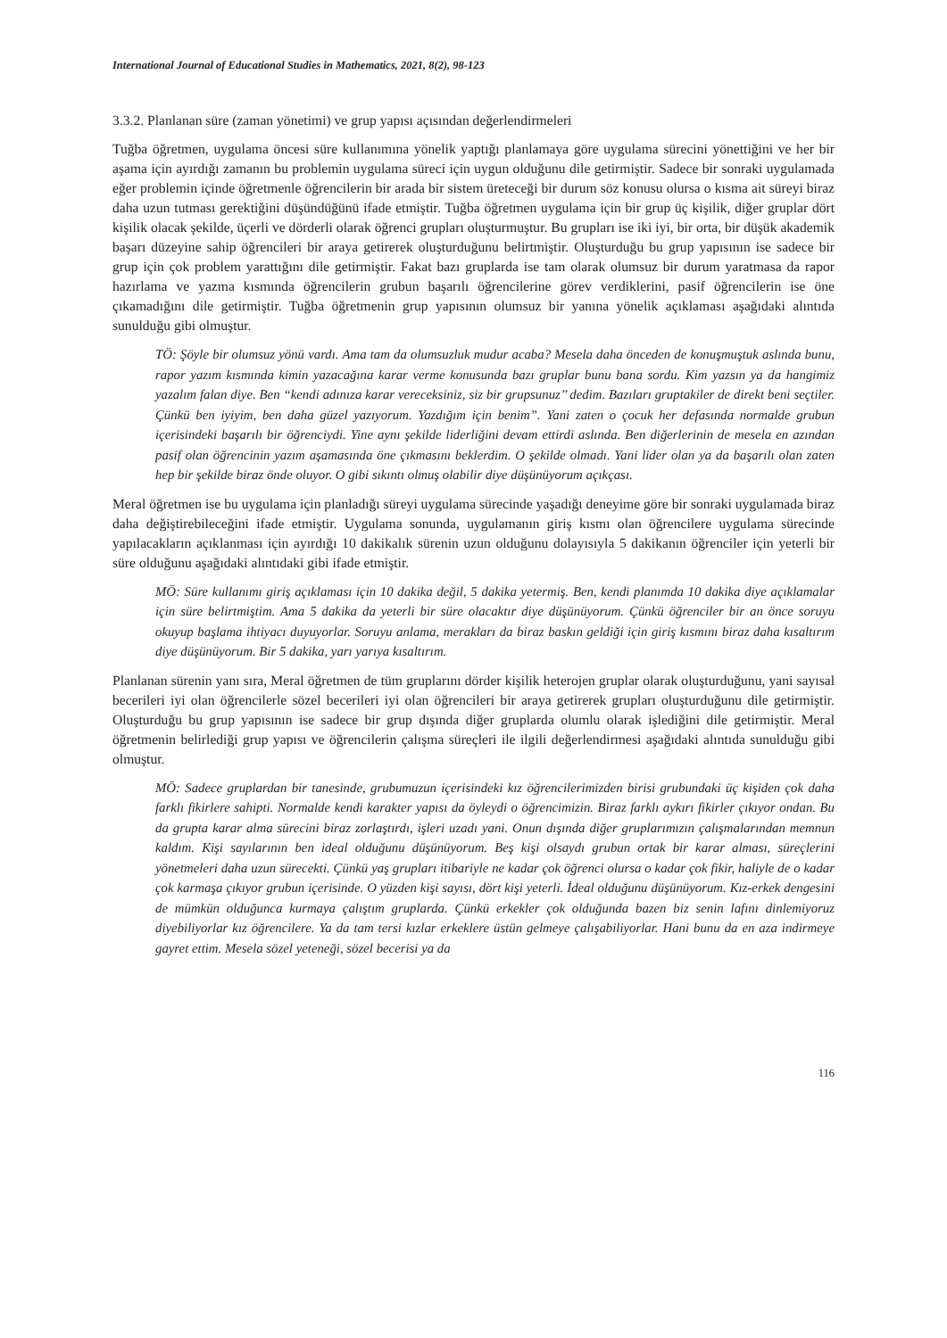International Journal of Educational Studies in Mathematics, 2021, 8(2), 98-123
3.3.2. Planlanan süre (zaman yönetimi) ve grup yapısı açısından değerlendirmeleri
Tuğba öğretmen, uygulama öncesi süre kullanımına yönelik yaptığı planlamaya göre uygulama sürecini yönettiğini ve her bir aşama için ayırdığı zamanın bu problemin uygulama süreci için uygun olduğunu dile getirmiştir. Sadece bir sonraki uygulamada eğer problemin içinde öğretmenle öğrencilerin bir arada bir sistem üreteceği bir durum söz konusu olursa o kısma ait süreyi biraz daha uzun tutması gerektiğini düşündüğünü ifade etmiştir. Tuğba öğretmen uygulama için bir grup üç kişilik, diğer gruplar dört kişilik olacak şekilde, üçerli ve dörderli olarak öğrenci grupları oluşturmuştur. Bu grupları ise iki iyi, bir orta, bir düşük akademik başarı düzeyine sahip öğrencileri bir araya getirerek oluşturduğunu belirtmiştir. Oluşturduğu bu grup yapısının ise sadece bir grup için çok problem yarattığını dile getirmiştir. Fakat bazı gruplarda ise tam olarak olumsuz bir durum yaratmasa da rapor hazırlama ve yazma kısmında öğrencilerin grubun başarılı öğrencilerine görev verdiklerini, pasif öğrencilerin ise öne çıkamadığını dile getirmiştir. Tuğba öğretmenin grup yapısının olumsuz bir yanına yönelik açıklaması aşağıdaki alıntıda sunulduğu gibi olmuştur.
TÖ: Şöyle bir olumsuz yönü vardı. Ama tam da olumsuzluk mudur acaba? Mesela daha önceden de konuşmuştuk aslında bunu, rapor yazım kısmında kimin yazacağına karar verme konusunda bazı gruplar bunu bana sordu. Kim yazsın ya da hangimiz yazalım falan diye. Ben “kendi adınıza karar vereceksiniz, siz bir grupsunuz’’ dedim. Bazıları gruptakiler de direkt beni seçtiler. Çünkü ben iyiyim, ben daha güzel yazıyorum. Yazdığım için benim”. Yani zaten o çocuk her defasında normalde grubun içerisindeki başarılı bir öğrenciydi. Yine aynı şekilde liderliğini devam ettirdi aslında. Ben diğerlerinin de mesela en azından pasif olan öğrencinin yazım aşamasında öne çıkmasını beklerdim. O şekilde olmadı. Yani lider olan ya da başarılı olan zaten hep bir şekilde biraz önde oluyor. O gibi sıkıntı olmuş olabilir diye düşünüyorum açıkçası.
Meral öğretmen ise bu uygulama için planladığı süreyi uygulama sürecinde yaşadığı deneyime göre bir sonraki uygulamada biraz daha değiştirebileceğini ifade etmiştir. Uygulama sonunda, uygulamanın giriş kısmı olan öğrencilere uygulama sürecinde yapılacakların açıklanması için ayırdığı 10 dakikalık sürenin uzun olduğunu dolayısıyla 5 dakikanın öğrenciler için yeterli bir süre olduğunu aşağıdaki alıntıdaki gibi ifade etmiştir.
MÖ: Süre kullanımı giriş açıklaması için 10 dakika değil, 5 dakika yetermiş. Ben, kendi planımda 10 dakika diye açıklamalar için süre belirtmiştim. Ama 5 dakika da yeterli bir süre olacaktır diye düşünüyorum. Çünkü öğrenciler bir an önce soruyu okuyup başlama ihtiyacı duyuyorlar. Soruyu anlama, merakları da biraz baskın geldiği için giriş kısmını biraz daha kısaltırım diye düşünüyorum. Bir 5 dakika, yarı yarıya kısaltırım.
Planlanan sürenin yanı sıra, Meral öğretmen de tüm gruplarını dörder kişilik heterojen gruplar olarak oluşturduğunu, yani sayısal becerileri iyi olan öğrencilerle sözel becerileri iyi olan öğrencileri bir araya getirerek grupları oluşturduğunu dile getirmiştir. Oluşturduğu bu grup yapısının ise sadece bir grup dışında diğer gruplarda olumlu olarak işlediğini dile getirmiştir. Meral öğretmenin belirlediği grup yapısı ve öğrencilerin çalışma süreçleri ile ilgili değerlendirmesi aşağıdaki alıntıda sunulduğu gibi olmuştur.
MÖ: Sadece gruplardan bir tanesinde, grubumuzun içerisindeki kız öğrencilerimizden birisi grubundaki üç kişiden çok daha farklı fikirlere sahipti. Normalde kendi karakter yapısı da öyleydi o öğrencimizin. Biraz farklı aykırı fikirler çıkıyor ondan. Bu da grupta karar alma sürecini biraz zorlaştırdı, işleri uzadı yani. Onun dışında diğer gruplarımızın çalışmalarından memnun kaldım. Kişi sayılarının ben ideal olduğunu düşünüyorum. Beş kişi olsaydı grubun ortak bir karar alması, süreçlerini yönetmeleri daha uzun sürecekti. Çünkü yaş grupları itibariyle ne kadar çok öğrenci olursa o kadar çok fikir, haliyle de o kadar çok karmaşa çıkıyor grubun içerisinde. O yüzden kişi sayısı, dört kişi yeterli. İdeal olduğunu düşünüyorum. Kız-erkek dengesini de mümkün olduğunca kurmaya çalıştım gruplarda. Çünkü erkekler çok olduğunda bazen biz senin lafını dinlemiyoruz diyebiliyorlar kız öğrencilere. Ya da tam tersi kızlar erkeklere üstün gelmeye çalışabiliyorlar. Hani bunu da en aza indirmeye gayret ettim. Mesela sözel yeteneği, sözel becerisi ya da
116